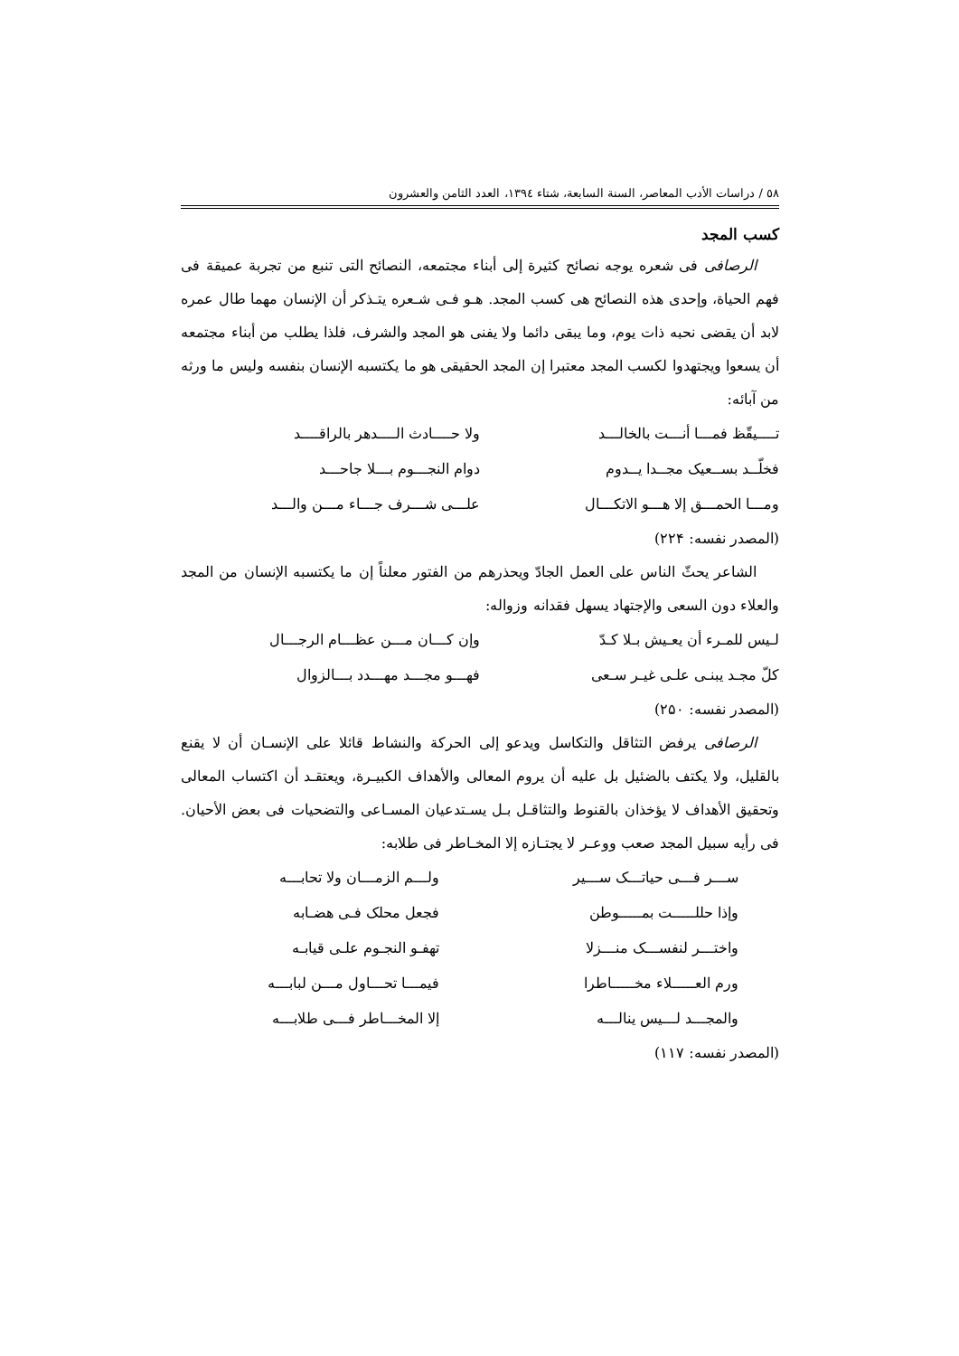٥٨ / دراسات الأدب المعاصر، السنة السابعة، شتاء ١٣٩٤، العدد الثامن والعشرون
كسب المجد
الرصافی فی شعره یوجه نصائح کثیرة إلی أبناء مجتمعه، النصائح التی تنبع من تجربة عمیقة فی فهم الحیاة، وإحدی هذه النصائح هی کسب المجد. هـو فـی شـعره یتـذکر أن الإنسان مهما طال عمره لابد أن یقضی نحبه ذات یوم، وما یبقی دائما ولا یفنی هو المجد والشرف، فلذا یطلب من أبناء مجتمعه أن یسعوا ویجتهدوا لکسب المجد معتبرا إن المجد الحقیقی هو ما یکتسبه الإنسان بنفسه ولیس ما ورثه من آبائه:
| تــــیقّظ فمـــا أنـــت بالخالـــد | ولا حــــادث الــــدهر بالراقــــد |
| فخلّــد بســعیک مجــدا یــدوم | دوام النجـــوم بـــلا جاحـــد |
| ومـــا الحمـــق إلا هـــو الاتکـــال | علـــی شـــرف جـــاء مـــن والـــد |
(المصدر نفسه: ۲۲۴)
الشاعر یحثّ الناس علی العمل الجادّ ویحذرهم من الفتور معلناً إن ما یکتسبه الإنسان من المجد والعلاء دون السعی والإجتهاد یسهل فقدانه وزواله:
| لـیس للمـرء أن یعـیش بـلا کـدّ | وإن کـــان مـــن عظـــام الرجـــال |
| کلّ مجـد یبنـی علـی غیـر سـعی | فهـــو مجـــد مهـــدد بـــالزوال |
(المصدر نفسه: ۲۵۰)
الرصافی یرفض التثاقل والتکاسل ویدعو إلی الحرکة والنشاط قائلا علی الإنسـان أن لا یقنع بالقلیل، ولا یکتف بالضئیل بل علیه أن یروم المعالی والأهداف الکبیـرة، ویعتقـد أن اکتساب المعالی وتحقیق الأهداف لا یؤخذان بالقنوط والتثاقـل بـل یسـتدعیان المسـاعی والتضحیات فی بعض الأحیان. فی رأیه سبیل المجد صعب ووعـر لا یجتـازه إلا المخـاطر فی طلابه:
| ســـر فـــی حیاتـــک ســـیر | ولـــم الزمـــان ولا تحابـــه |
| وإذا حللـــــت بمـــــوطن | فجعل محلک فـی هضـابه |
| واختـــر لنفســـک منـــزلا | تهفـو النجـوم علـی قیابـه |
| ورم العـــــلاء مخـــــاطرا | فیمـــا تحـــاول مـــن لبابـــه |
| والمجـــد لـــیس ینالـــه | إلا المخـــاطر فـــی طلابـــه |
(المصدر نفسه: ۱۱۷)